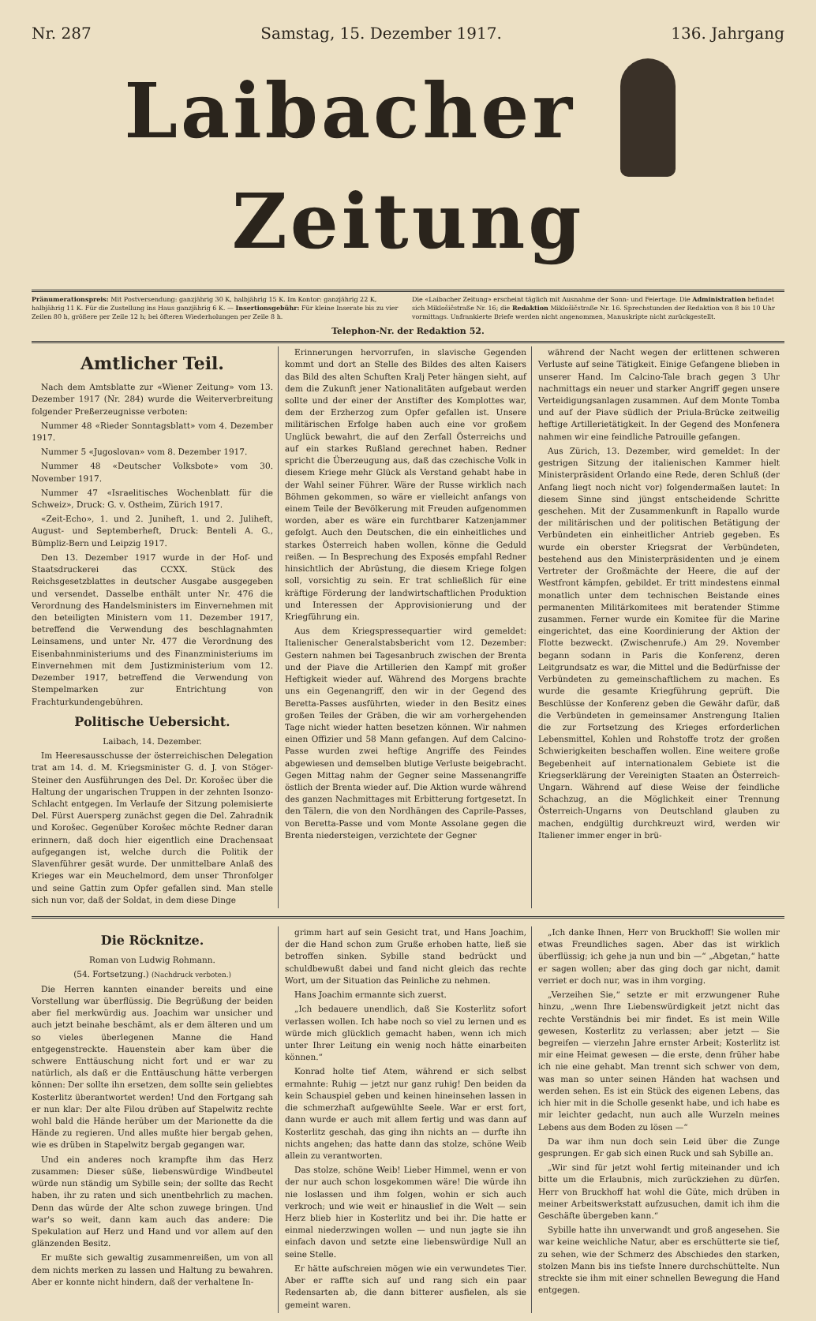Nr. 287 Samstag, 15. Dezember 1917. 136. Jahrgang
Laibacher Zeitung
Pränumerationspreis: Mit Postversendung: ganzjährig 30 K, halbjährig 15 K. Im Kontor: ganzjährig 22 K, halbjährig 11 K. Für die Zustellung ins Haus ganzjährig 6 K. — Insertionsgebühr: Für kleine Inserate bis zu vier Zeilen 80 h, größere per Zeile 12 h; bei öfteren Wiederholungen per Zeile 8 h.
Die «Laibacher Zeitung» erscheint täglich mit Ausnahme der Sonn- und Feiertage. Die Administration befindet sich Miklošičstraße Nr. 16; die Redaktion Miklošičstraße Nr. 16. Sprechstunden der Redaktion von 8 bis 10 Uhr vormittags. Unfrankierte Briefe werden nicht angenommen, Manuskripte nicht zurückgestellt.
Telephon-Nr. der Redaktion 52.
Amtlicher Teil.
Nach dem Amtsblatte zur «Wiener Zeitung» vom 13. Dezember 1917 (Nr. 284) wurde die Weiterverbreitung folgender Preßerzeugnisse verboten:
Nummer 48 «Rieder Sonntagsblatt» vom 4. Dezember 1917.
Nummer 5 «Jugoslovan» vom 8. Dezember 1917.
Nummer 48 «Deutscher Volksbote» vom 30. November 1917.
Nummer 47 «Israelitisches Wochenblatt für die Schweiz», Druck: G. v. Ostheim, Zürich 1917.
«Zeit-Echo», 1. und 2. Juniheft, 1. und 2. Juliheft, August- und Septemberheft, Druck: Benteli A. G., Bümpliz-Bern und Leipzig 1917.
Den 13. Dezember 1917 wurde in der Hof- und Staatsdruckerei das CCXX. Stück des Reichsgesetzblattes in deutscher Ausgabe ausgegeben und versendet. Dasselbe enthält unter Nr. 476 die Verordnung des Handelsministers im Einvernehmen mit den beteiligten Ministern vom 11. Dezember 1917, betreffend die Verwendung des beschlagnahmten Leinsamens, und unter Nr. 477 die Verordnung des Eisenbahnministeriums und des Finanzministeriums im Einvernehmen mit dem Justizministerium vom 12. Dezember 1917, betreffend die Verwendung von Stempelmarken zur Entrichtung von Frachturkundengebühren.
Politische Uebersicht.
Laibach, 14. Dezember.
Im Heeresausschusse der österreichischen Delegation trat am 14. d. M. Kriegsminister G. d. J. von Stöger-Steiner den Ausführungen des Del. Dr. Korošec über die Haltung der ungarischen Truppen in der zehnten Isonzo-Schlacht entgegen. Im Verlaufe der Sitzung polemisierte Del. Fürst Auersperg zunächst gegen die Del. Zahradnik und Korošec. Gegenüber Korošec möchte Redner daran erinnern, daß doch hier eigentlich eine Drachensaat aufgegangen ist, welche durch die Politik der Slavenführer gesät wurde. Der unmittelbare Anlaß des Krieges war ein Meuchelmord, dem unser Thronfolger und seine Gattin zum Opfer gefallen sind. Man stelle sich nun vor, daß der Soldat, in dem diese Dinge
Erinnerungen hervorrufen, in slavische Gegenden kommt und dort an Stelle des Bildes des alten Kaisers das Bild des alten Schuften Kralj Peter hängen sieht, auf dem die Zukunft jener Nationalitäten aufgebaut werden sollte und der einer der Anstifter des Komplottes war, dem der Erzherzog zum Opfer gefallen ist. Unsere militärischen Erfolge haben auch eine vor großem Unglück bewahrt, die auf den Zerfall Österreichs und auf ein starkes Rußland gerechnet haben. Redner spricht die Überzeugung aus, daß das czechische Volk in diesem Kriege mehr Glück als Verstand gehabt habe in der Wahl seiner Führer. Wäre der Russe wirklich nach Böhmen gekommen, so wäre er vielleicht anfangs von einem Teile der Bevölkerung mit Freuden aufgenommen worden, aber es wäre ein furchtbarer Katzenjammer gefolgt. Auch den Deutschen, die ein einheitliches und starkes Österreich haben wollen, könne die Geduld reißen. — In Besprechung des Exposés empfahl Redner hinsichtlich der Abrüstung, die diesem Kriege folgen soll, vorsichtig zu sein. Er trat schließlich für eine kräftige Förderung der landwirtschaftlichen Produktion und Interessen der Approvisionierung und der Kriegführung ein.
Aus dem Kriegspressequartier wird gemeldet: Italienischer Generalstabsbericht vom 12. Dezember: Gestern nahmen bei Tagesanbruch zwischen der Brenta und der Piave die Artillerien den Kampf mit großer Heftigkeit wieder auf. Während des Morgens brachte uns ein Gegenangriff, den wir in der Gegend des Beretta-Passes ausführten, wieder in den Besitz eines großen Teiles der Gräben, die wir am vorhergehenden Tage nicht wieder hatten besetzen können. Wir nahmen einen Offizier und 58 Mann gefangen. Auf dem Calcino-Passe wurden zwei heftige Angriffe des Feindes abgewiesen und demselben blutige Verluste beigebracht. Gegen Mittag nahm der Gegner seine Massenangriffe östlich der Brenta wieder auf. Die Aktion wurde während des ganzen Nachmittages mit Erbitterung fortgesetzt. In den Tälern, die von den Nordhängen des Caprile-Passes, von Beretta-Passe und vom Monte Assolane gegen die Brenta niedersteigen, verzichtete der Gegner
während der Nacht wegen der erlittenen schweren Verluste auf seine Tätigkeit. Einige Gefangene blieben in unserer Hand. Im Calcino-Tale brach gegen 3 Uhr nachmittags ein neuer und starker Angriff gegen unsere Verteidigungsanlagen zusammen. Auf dem Monte Tomba und auf der Piave südlich der Priula-Brücke zeitweilig heftige Artillerietätigkeit. In der Gegend des Monfenera nahmen wir eine feindliche Patrouille gefangen.
Aus Zürich, 13. Dezember, wird gemeldet: In der gestrigen Sitzung der italienischen Kammer hielt Ministerpräsident Orlando eine Rede, deren Schluß (der Anfang liegt noch nicht vor) folgendermaßen lautet: In diesem Sinne sind jüngst entscheidende Schritte geschehen. Mit der Zusammenkunft in Rapallo wurde der militärischen und der politischen Betätigung der Verbündeten ein einheitlicher Antrieb gegeben. Es wurde ein oberster Kriegsrat der Verbündeten, bestehend aus den Ministerpräsidenten und je einem Vertreter der Großmächte der Heere, die auf der Westfront kämpfen, gebildet. Er tritt mindestens einmal monatlich unter dem technischen Beistande eines permanenten Militärkomitees mit beratender Stimme zusammen. Ferner wurde ein Komitee für die Marine eingerichtet, das eine Koordinierung der Aktion der Flotte bezweckt. (Zwischenrufe.) Am 29. November begann sodann in Paris die Konferenz, deren Leitgrundsatz es war, die Mittel und die Bedürfnisse der Verbündeten zu gemeinschaftlichem zu machen. Es wurde die gesamte Kriegführung geprüft. Die Beschlüsse der Konferenz geben die Gewähr dafür, daß die Verbündeten in gemeinsamer Anstrengung Italien die zur Fortsetzung des Krieges erforderlichen Lebensmittel, Kohlen und Rohstoffe trotz der großen Schwierigkeiten beschaffen wollen. Eine weitere große Begebenheit auf internationalem Gebiete ist die Kriegserklärung der Vereinigten Staaten an Österreich-Ungarn. Während auf diese Weise der feindliche Schachzug, an die Möglichkeit einer Trennung Österreich-Ungarns von Deutschland glauben zu machen, endgültig durchkreuzt wird, werden wir Italiener immer enger in brü-
Die Röcknitze.
Roman von Ludwig Rohmann.
(54. Fortsetzung.) (Nachdruck verboten.)
Die Herren kannten einander bereits und eine Vorstellung war überflüssig. Die Begrüßung der beiden aber fiel merkwürdig aus. Joachim war unsicher und auch jetzt beinahe beschämt, als er dem älteren und um so vieles überlegenen Manne die Hand entgegenstreckte. Hauenstein aber kam über die schwere Enttäuschung nicht fort und er war zu natürlich, als daß er die Enttäuschung hätte verbergen können: Der sollte ihn ersetzen, dem sollte sein geliebtes Kosterlitz überantwortet werden! Und den Fortgang sah er nun klar: Der alte Filou drüben auf Stapelwitz rechte wohl bald die Hände herüber um der Marionette da die Hände zu regieren. Und alles mußte hier bergab gehen, wie es drüben in Stapelwitz bergab gegangen war.
Und ein anderes noch krampfte ihm das Herz zusammen: Dieser süße, liebenswürdige Windbeutel würde nun ständig um Sybille sein; der sollte das Recht haben, ihr zu raten und sich unentbehrlich zu machen. Denn das würde der Alte schon zuwege bringen. Und war's so weit, dann kam auch das andere: Die Spekulation auf Herz und Hand und vor allem auf den glänzenden Besitz.
Er mußte sich gewaltig zusammenreißen, um von all dem nichts merken zu lassen und Haltung zu bewahren. Aber er konnte nicht hindern, daß der verhaltene In-
grimm hart auf sein Gesicht trat, und Hans Joachim, der die Hand schon zum Gruße erhoben hatte, ließ sie betroffen sinken. Sybille stand bedrückt und schuldbewußt dabei und fand nicht gleich das rechte Wort, um der Situation das Peinliche zu nehmen.
Hans Joachim ermannte sich zuerst.
„Ich bedauere unendlich, daß Sie Kosterlitz sofort verlassen wollen. Ich habe noch so viel zu lernen und es würde mich glücklich gemacht haben, wenn ich mich unter Ihrer Leitung ein wenig noch hätte einarbeiten können.“
Konrad holte tief Atem, während er sich selbst ermahnte: Ruhig — jetzt nur ganz ruhig! Den beiden da kein Schauspiel geben und keinen hineinsehen lassen in die schmerzhaft aufgewühlte Seele. War er erst fort, dann wurde er auch mit allem fertig und was dann auf Kosterlitz geschah, das ging ihn nichts an — durfte ihn nichts angehen; das hatte dann das stolze, schöne Weib allein zu verantworten.
Das stolze, schöne Weib! Lieber Himmel, wenn er von der nur auch schon losgekommen wäre! Die würde ihn nie loslassen und ihm folgen, wohin er sich auch verkroch; und wie weit er hinauslief in die Welt — sein Herz blieb hier in Kosterlitz und bei ihr. Die hatte er einmal niederzwingen wollen — und nun jagte sie ihn einfach davon und setzte eine liebenswürdige Null an seine Stelle.
Er hätte aufschreien mögen wie ein verwundetes Tier. Aber er raffte sich auf und rang sich ein paar Redensarten ab, die dann bitterer ausfielen, als sie gemeint waren.
„Ich danke Ihnen, Herr von Bruckhoff! Sie wollen mir etwas Freundliches sagen. Aber das ist wirklich überflüssig; ich gehe ja nun und bin —“ „Abgetan,“ hatte er sagen wollen; aber das ging doch gar nicht, damit verriet er doch nur, was in ihm vorging.
„Verzeihen Sie,“ setzte er mit erzwungener Ruhe hinzu, „wenn Ihre Liebenswürdigkeit jetzt nicht das rechte Verständnis bei mir findet. Es ist mein Wille gewesen, Kosterlitz zu verlassen; aber jetzt — Sie begreifen — vierzehn Jahre ernster Arbeit; Kosterlitz ist mir eine Heimat gewesen — die erste, denn früher habe ich nie eine gehabt. Man trennt sich schwer von dem, was man so unter seinen Händen hat wachsen und werden sehen. Es ist ein Stück des eigenen Lebens, das ich hier mit in die Scholle gesenkt habe, und ich habe es mir leichter gedacht, nun auch alle Wurzeln meines Lebens aus dem Boden zu lösen —“
Da war ihm nun doch sein Leid über die Zunge gesprungen. Er gab sich einen Ruck und sah Sybille an.
„Wir sind für jetzt wohl fertig miteinander und ich bitte um die Erlaubnis, mich zurückziehen zu dürfen. Herr von Bruckhoff hat wohl die Güte, mich drüben in meiner Arbeitswerkstatt aufzusuchen, damit ich ihm die Geschäfte übergeben kann.“
Sybille hatte ihn unverwandt und groß angesehen. Sie war keine weichliche Natur, aber es erschütterte sie tief, zu sehen, wie der Schmerz des Abschiedes den starken, stolzen Mann bis ins tiefste Innere durchschüttelte. Nun streckte sie ihm mit einer schnellen Bewegung die Hand entgegen.